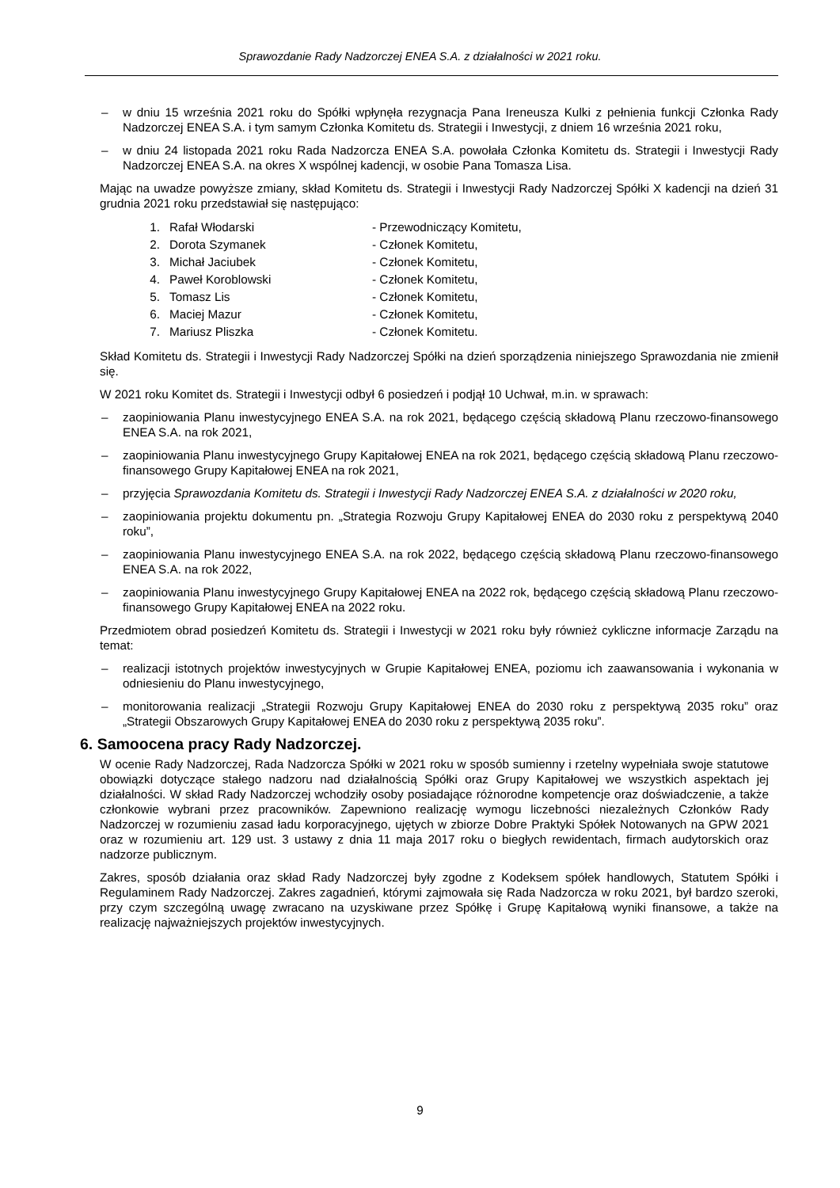Sprawozdanie Rady Nadzorczej ENEA S.A. z działalności w 2021 roku.
– w dniu 15 września 2021 roku do Spółki wpłynęła rezygnacja Pana Ireneusza Kulki z pełnienia funkcji Członka Rady Nadzorczej ENEA S.A. i tym samym Członka Komitetu ds. Strategii i Inwestycji, z dniem 16 września 2021 roku,
– w dniu 24 listopada 2021 roku Rada Nadzorcza ENEA S.A. powołała Członka Komitetu ds. Strategii i Inwestycji Rady Nadzorczej ENEA S.A. na okres X wspólnej kadencji, w osobie Pana Tomasza Lisa.
Mając na uwadze powyższe zmiany, skład Komitetu ds. Strategii i Inwestycji Rady Nadzorczej Spółki X kadencji na dzień 31 grudnia 2021 roku przedstawiał się następująco:
| 1. | Rafał Włodarski | - Przewodniczący Komitetu, |
| 2. | Dorota Szymanek | - Członek Komitetu, |
| 3. | Michał Jaciubek | - Członek Komitetu, |
| 4. | Paweł Koroblowski | - Członek Komitetu, |
| 5. | Tomasz Lis | - Członek Komitetu, |
| 6. | Maciej Mazur | - Członek Komitetu, |
| 7. | Mariusz Pliszka | - Członek Komitetu. |
Skład Komitetu ds. Strategii i Inwestycji Rady Nadzorczej Spółki na dzień sporządzenia niniejszego Sprawozdania nie zmienił się.
W 2021 roku Komitet ds. Strategii i Inwestycji odbył 6 posiedzeń i podjął 10 Uchwał, m.in. w sprawach:
– zaopiniowania Planu inwestycyjnego ENEA S.A. na rok 2021, będącego częścią składową Planu rzeczowo-finansowego ENEA S.A. na rok 2021,
– zaopiniowania Planu inwestycyjnego Grupy Kapitałowej ENEA na rok 2021, będącego częścią składową Planu rzeczowo-finansowego Grupy Kapitałowej ENEA na rok 2021,
– przyjęcia Sprawozdania Komitetu ds. Strategii i Inwestycji Rady Nadzorczej ENEA S.A. z działalności w 2020 roku,
– zaopiniowania projektu dokumentu pn. „Strategia Rozwoju Grupy Kapitałowej ENEA do 2030 roku z perspektywą 2040 roku”,
– zaopiniowania Planu inwestycyjnego ENEA S.A. na rok 2022, będącego częścią składową Planu rzeczowo-finansowego ENEA S.A. na rok 2022,
– zaopiniowania Planu inwestycyjnego Grupy Kapitałowej ENEA na 2022 rok, będącego częścią składową Planu rzeczowo-finansowego Grupy Kapitałowej ENEA na 2022 roku.
Przedmiotem obrad posiedzeń Komitetu ds. Strategii i Inwestycji w 2021 roku były również cykliczne informacje Zarządu na temat:
– realizacji istotnych projektów inwestycyjnych w Grupie Kapitałowej ENEA, poziomu ich zaawansowania i wykonania w odniesieniu do Planu inwestycyjnego,
– monitorowania realizacji „Strategii Rozwoju Grupy Kapitałowej ENEA do 2030 roku z perspektywą 2035 roku” oraz „Strategii Obszarowych Grupy Kapitałowej ENEA do 2030 roku z perspektywą 2035 roku”.
6. Samoocena pracy Rady Nadzorczej.
W ocenie Rady Nadzorczej, Rada Nadzorcza Spółki w 2021 roku w sposób sumienny i rzetelny wypełniała swoje statutowe obowiązki dotyczące stałego nadzoru nad działalnością Spółki oraz Grupy Kapitałowej we wszystkich aspektach jej działalności. W skład Rady Nadzorczej wchodziły osoby posiadające różnorodne kompetencje oraz doświadczenie, a także członkowie wybrani przez pracowników. Zapewniono realizację wymogu liczebności niezależnych Członków Rady Nadzorczej w rozumieniu zasad ładu korporacyjnego, ujętych w zbiorze Dobre Praktyki Spółek Notowanych na GPW 2021 oraz w rozumieniu art. 129 ust. 3 ustawy z dnia 11 maja 2017 roku o biegłych rewidentach, firmach audytorskich oraz nadzorze publicznym.
Zakres, sposób działania oraz skład Rady Nadzorczej były zgodne z Kodeksem spółek handlowych, Statutem Spółki i Regulaminem Rady Nadzorczej. Zakres zagadnień, którymi zajmowała się Rada Nadzorcza w roku 2021, był bardzo szeroki, przy czym szczególną uwagę zwracano na uzyskiwane przez Spółkę i Grupę Kapitałową wyniki finansowe, a także na realizację najważniejszych projektów inwestycyjnych.
9